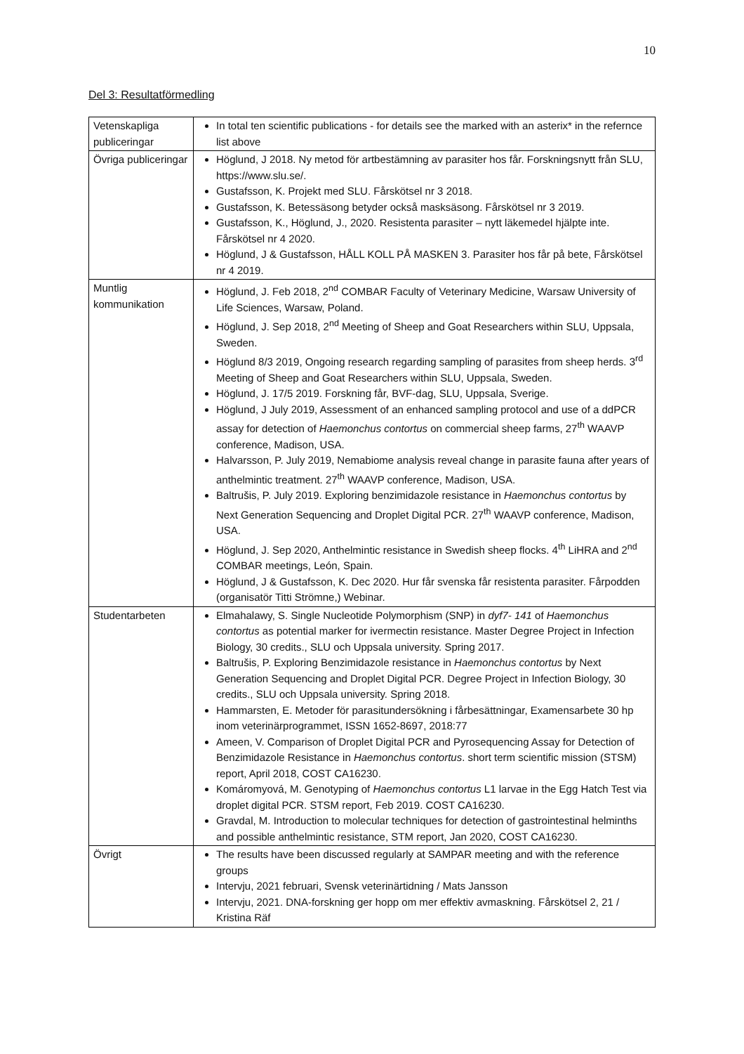10
Del 3: Resultatförmedling
| Vetenskapliga publiceringar | In total ten scientific publications - for details see the marked with an asterix* in the refernce list above |
| Övriga publiceringar | Höglund, J 2018. Ny metod för artbestämning av parasiter hos får. Forskningsnytt från SLU, https://www.slu.se/. Gustafsson, K. Projekt med SLU. Fårskötsel nr 3 2018. Gustafsson, K. Betessäsong betyder också masksäsong. Fårskötsel nr 3 2019. Gustafsson, K., Höglund, J., 2020. Resistenta parasiter – nytt läkemedel hjälpte inte. Fårskötsel nr 4 2020. Höglund, J & Gustafsson, HÅLL KOLL PÅ MASKEN 3. Parasiter hos får på bete, Fårskötsel nr 4 2019. |
| Muntlig kommunikation | Höglund, J. Feb 2018, 2<sup>nd</sup> COMBAR Faculty of Veterinary Medicine, Warsaw University of Life Sciences, Warsaw, Poland. Höglund, J. Sep 2018, 2<sup>nd</sup> Meeting of Sheep and Goat Researchers within SLU, Uppsala, Sweden. Höglund 8/3 2019, Ongoing research regarding sampling of parasites from sheep herds. 3<sup>rd</sup> Meeting of Sheep and Goat Researchers within SLU, Uppsala, Sweden. Höglund, J. 17/5 2019. Forskning får, BVF-dag, SLU, Uppsala, Sverige. Höglund, J July 2019, Assessment of an enhanced sampling protocol and use of a ddPCR assay for detection of Haemonchus contortus on commercial sheep farms, 27<sup>th</sup> WAAVP conference, Madison, USA. Halvarsson, P. July 2019, Nemabiome analysis reveal change in parasite fauna after years of anthelmintic treatment. 27<sup>th</sup> WAAVP conference, Madison, USA. Baltrušis, P. July 2019. Exploring benzimidazole resistance in Haemonchus contortus by Next Generation Sequencing and Droplet Digital PCR. 27<sup>th</sup> WAAVP conference, Madison, USA. Höglund, J. Sep 2020, Anthelmintic resistance in Swedish sheep flocks. 4<sup>th</sup> LiHRA and 2<sup>nd</sup> COMBAR meetings, León, Spain. Höglund, J & Gustafsson, K. Dec 2020. Hur får svenska får resistenta parasiter. Fårpodden (organisatör Titti Strömne,) Webinar. |
| Studentarbeten | Elmahalawy, S. Single Nucleotide Polymorphism (SNP) in dyf7- 141 of Haemonchus contortus as potential marker for ivermectin resistance. Master Degree Project in Infection Biology, 30 credits., SLU och Uppsala university. Spring 2017. Baltrušis, P. Exploring Benzimidazole resistance in Haemonchus contortus by Next Generation Sequencing and Droplet Digital PCR. Degree Project in Infection Biology, 30 credits., SLU och Uppsala university. Spring 2018. Hammarsten, E. Metoder för parasitundersökning i fårbesättningar, Examensarbete 30 hp inom veterinärprogrammet, ISSN 1652-8697, 2018:77 Ameen, V. Comparison of Droplet Digital PCR and Pyrosequencing Assay for Detection of Benzimidazole Resistance in Haemonchus contortus . short term scientific mission (STSM) report, April 2018, COST CA16230. Komáromyová, M. Genotyping of Haemonchus contortus L1 larvae in the Egg Hatch Test via droplet digital PCR. STSM report, Feb 2019. COST CA16230. Gravdal, M. Introduction to molecular techniques for detection of gastrointestinal helminths and possible anthelmintic resistance, STM report, Jan 2020, COST CA16230. |
| Övrigt | The results have been discussed regularly at SAMPAR meeting and with the reference groups Intervju, 2021 februari, Svensk veterinärtidning / Mats Jansson Intervju, 2021. DNA-forskning ger hopp om mer effektiv avmaskning. Fårskötsel 2, 21 / Kristina Räf |